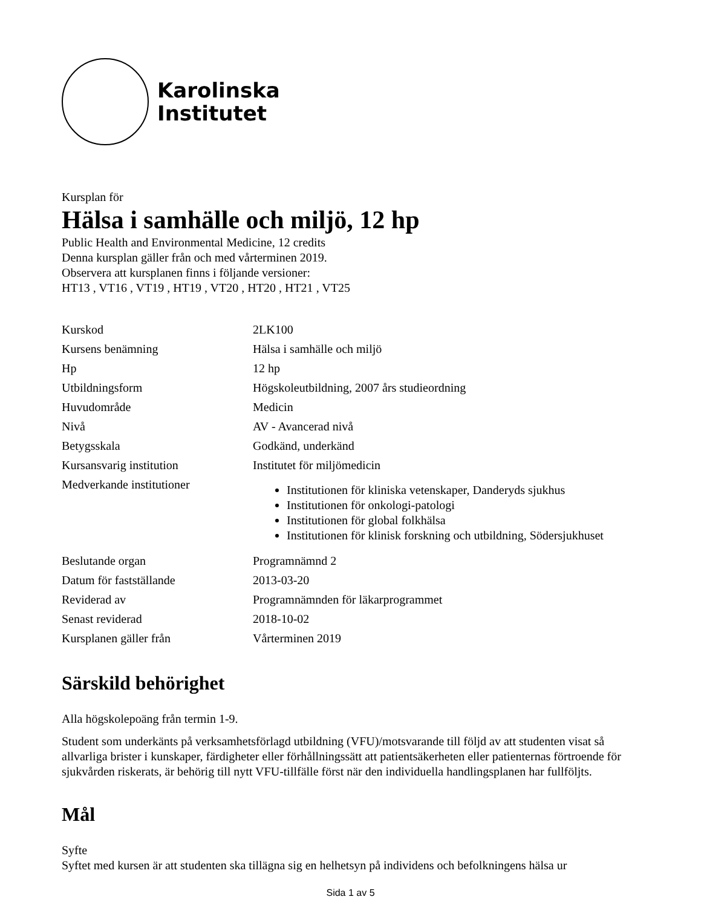Karolinska
Institutet
Kursplan för
Hälsa i samhälle och miljö, 12 hp
Public Health and Environmental Medicine, 12 credits
Denna kursplan gäller från och med vårterminen 2019.
Observera att kursplanen finns i följande versioner:
HT13 , VT16 , VT19 , HT19 , VT20 , HT20 , HT21 , VT25
| Kurskod | 2LK100 |
| Kursens benämning | Hälsa i samhälle och miljö |
| Hp | 12 hp |
| Utbildningsform | Högskoleutbildning, 2007 års studieordning |
| Huvudområde | Medicin |
| Nivå | AV - Avancerad nivå |
| Betygsskala | Godkänd, underkänd |
| Kursansvarig institution | Institutet för miljömedicin |
| Medverkande institutioner | Institutionen för kliniska vetenskaper, Danderyds sjukhus Institutionen för onkologi-patologi Institutionen för global folkhälsa Institutionen för klinisk forskning och utbildning, Södersjukhuset |
| Beslutande organ | Programnämnd 2 |
| Datum för fastställande | 2013-03-20 |
| Reviderad av | Programnämnden för läkarprogrammet |
| Senast reviderad | 2018-10-02 |
| Kursplanen gäller från | Vårterminen 2019 |
Särskild behörighet
Alla högskolepoäng från termin 1-9.
Student som underkänts på verksamhetsförlagd utbildning (VFU)/motsvarande till följd av att studenten visat så allvarliga brister i kunskaper, färdigheter eller förhållningssätt att patientsäkerheten eller patienternas förtroende för sjukvården riskerats, är behörig till nytt VFU-tillfälle först när den individuella handlingsplanen har fullföljts.
Mål
Syfte
Syftet med kursen är att studenten ska tillägna sig en helhetsyn på individens och befolkningens hälsa ur
Sida 1 av 5